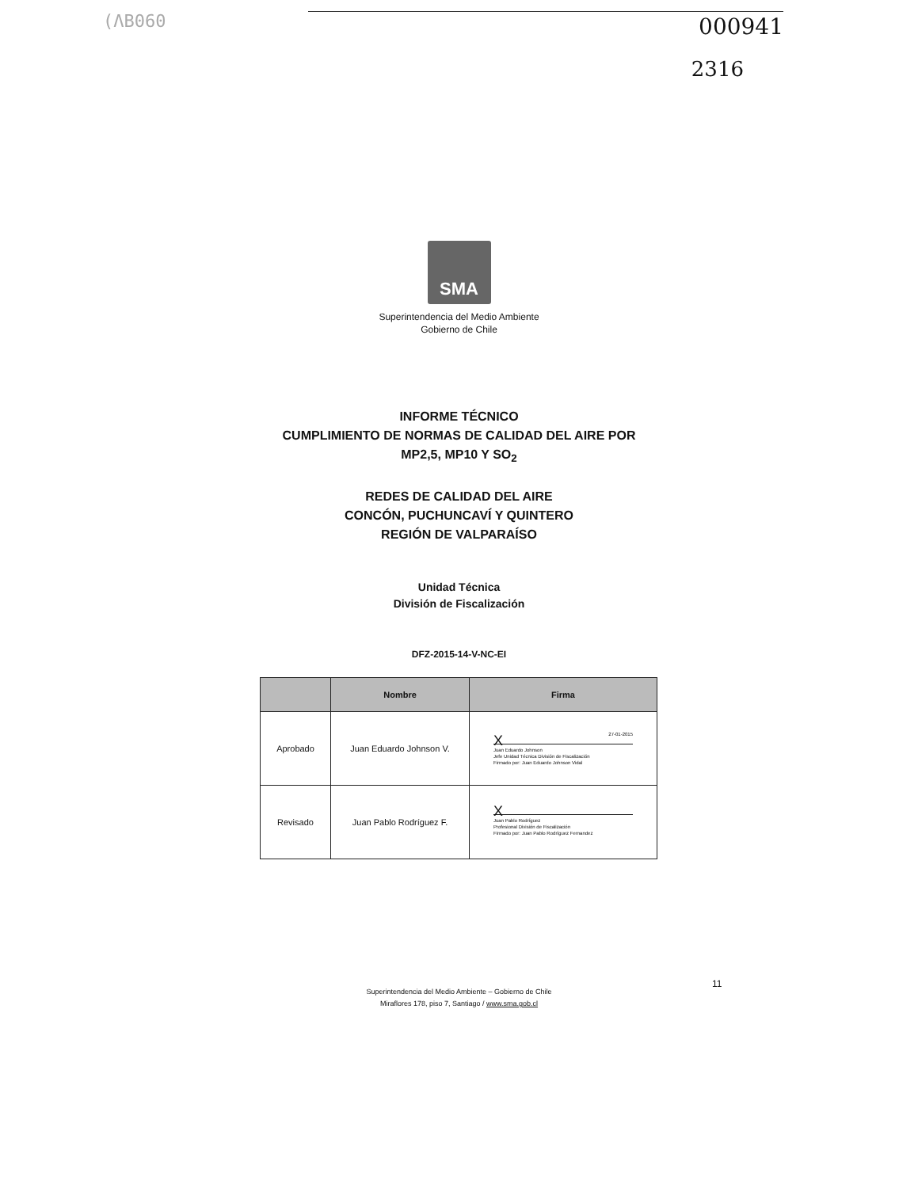(ΛB060
000941
2316
SMA
Superintendencia del Medio Ambiente
Gobierno de Chile
INFORME TÉCNICO
CUMPLIMIENTO DE NORMAS DE CALIDAD DEL AIRE POR
MP2,5, MP10 Y SO<sub>2</sub>
REDES DE CALIDAD DEL AIRE
CONCÓN, PUCHUNCAVÍ Y QUINTERO
REGIÓN DE VALPARAÍSO
Unidad Técnica
División de Fiscalización
DFZ-2015-14-V-NC-EI
| | Nombre | Firma |
| --- | --- | --- |
| Aprobado | Juan Eduardo Johnson V. | 27-01-2015 X Juan Eduardo Johnson Jefe Unidad Técnica División de Fiscalización Firmado por: Juan Eduardo Johnson Vidal |
| Revisado | Juan Pablo Rodríguez F. | X Juan Pablo Rodríguez Profesional División de Fiscalización Firmado por: Juan Pablo Rodríguez Fernandez |
Superintendencia del Medio Ambiente – Gobierno de Chile
Miraflores 178, piso 7, Santiago / www.sma.gob.cl
11